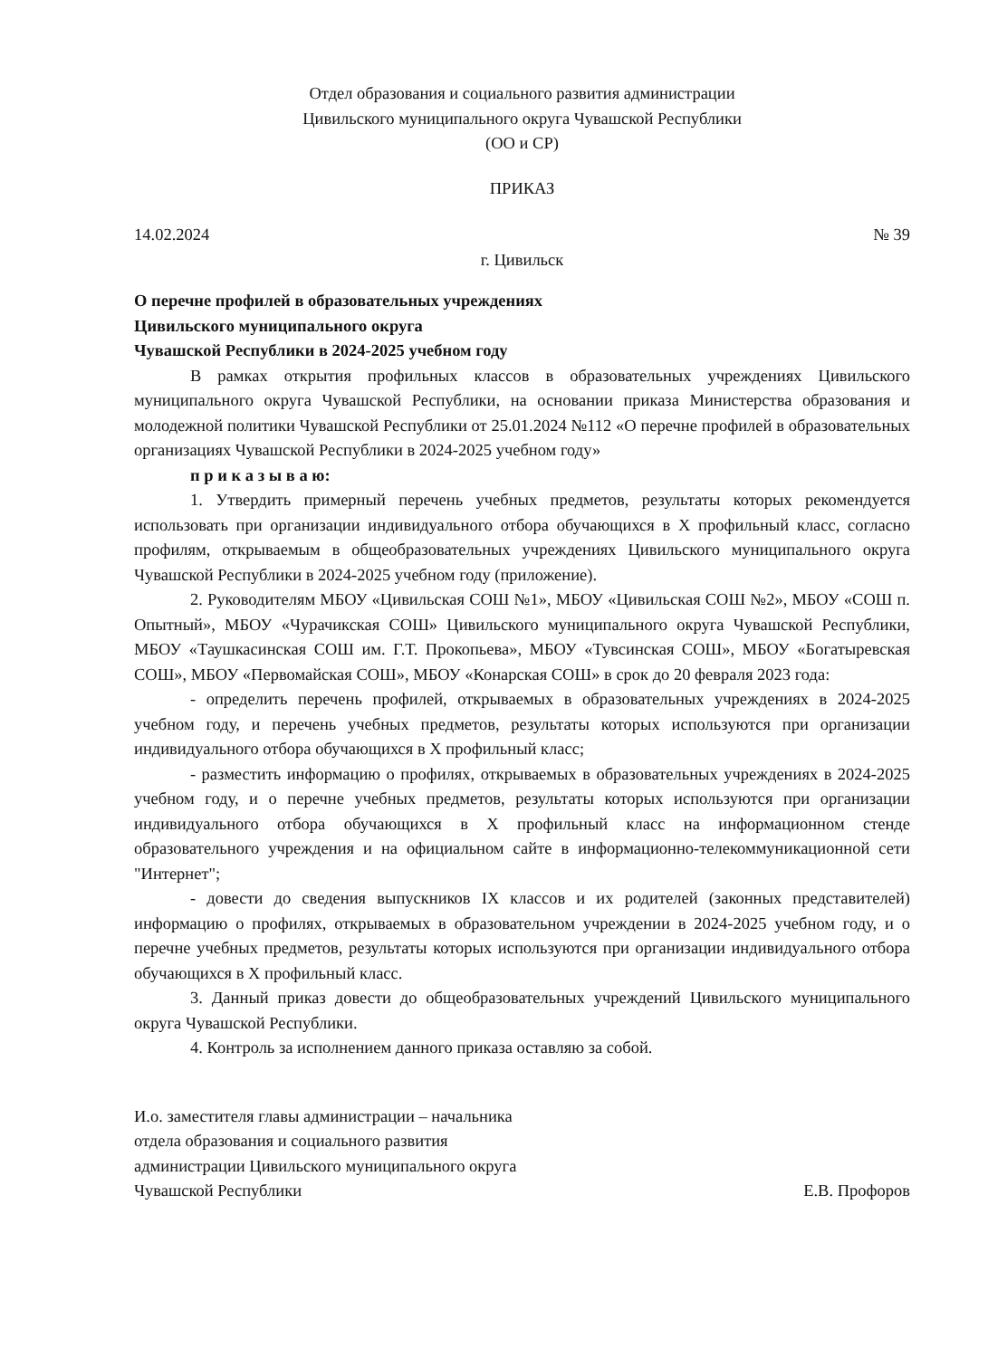Отдел образования и социального развития администрации
Цивильского муниципального округа Чувашской Республики
(ОО и СР)
ПРИКАЗ
14.02.2024 № 39
г. Цивильск
О перечне профилей в образовательных учреждениях
Цивильского муниципального округа
Чувашской Республики в 2024-2025 учебном году
В рамках открытия профильных классов в образовательных учреждениях Цивильского муниципального округа Чувашской Республики, на основании приказа Министерства образования и молодежной политики Чувашской Республики от 25.01.2024 №112 «О перечне профилей в образовательных организациях Чувашской Республики в 2024-2025 учебном году»
п р и к а з ы в а ю:
1. Утвердить примерный перечень учебных предметов, результаты которых рекомендуется использовать при организации индивидуального отбора обучающихся в X профильный класс, согласно профилям, открываемым в общеобразовательных учреждениях Цивильского муниципального округа Чувашской Республики в 2024-2025 учебном году (приложение).
2. Руководителям МБОУ «Цивильская СОШ №1», МБОУ «Цивильская СОШ №2», МБОУ «СОШ п. Опытный», МБОУ «Чурачикская СОШ» Цивильского муниципального округа Чувашской Республики, МБОУ «Таушкасинская СОШ им. Г.Т. Прокопьева», МБОУ «Тувсинская СОШ», МБОУ «Богатыревская СОШ», МБОУ «Первомайская СОШ», МБОУ «Конарская СОШ» в срок до 20 февраля 2023 года:
- определить перечень профилей, открываемых в образовательных учреждениях в 2024-2025 учебном году, и перечень учебных предметов, результаты которых используются при организации индивидуального отбора обучающихся в X профильный класс;
- разместить информацию о профилях, открываемых в образовательных учреждениях в 2024-2025 учебном году, и о перечне учебных предметов, результаты которых используются при организации индивидуального отбора обучающихся в X профильный класс на информационном стенде образовательного учреждения и на официальном сайте в информационно-телекоммуникационной сети "Интернет";
- довести до сведения выпускников IX классов и их родителей (законных представителей) информацию о профилях, открываемых в образовательном учреждении в 2024-2025 учебном году, и о перечне учебных предметов, результаты которых используются при организации индивидуального отбора обучающихся в X профильный класс.
3. Данный приказ довести до общеобразовательных учреждений Цивильского муниципального округа Чувашской Республики.
4. Контроль за исполнением данного приказа оставляю за собой.
И.о. заместителя главы администрации – начальника
отдела образования и социального развития
администрации Цивильского муниципального округа
Чувашской Республики Е.В. Профоров